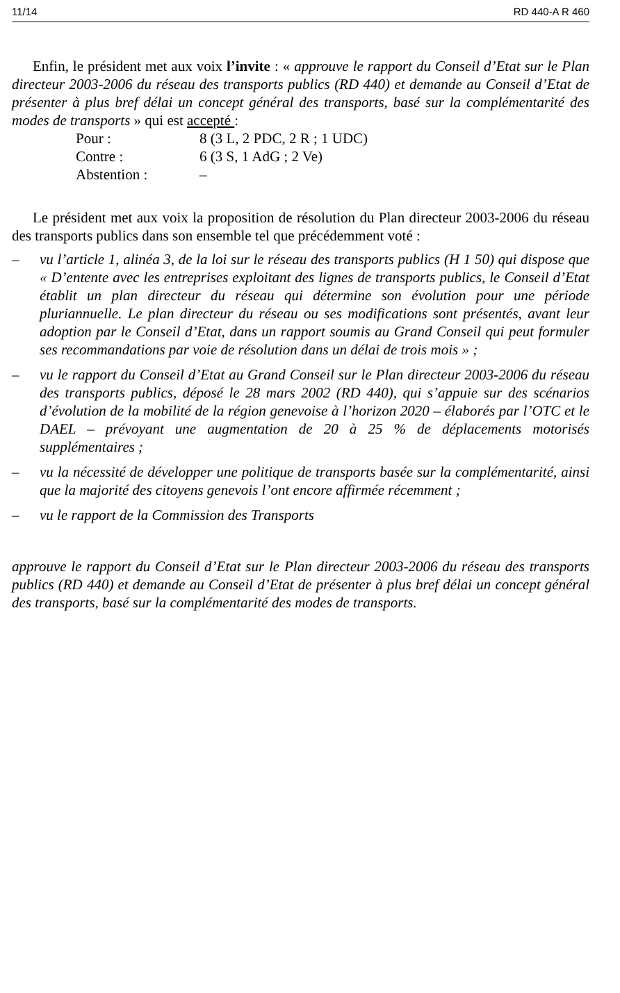11/14 RD 440-A R 460
Enfin, le président met aux voix l’invite : « approuve le rapport du Conseil d’Etat sur le Plan directeur 2003-2006 du réseau des transports publics (RD 440) et demande au Conseil d’Etat de présenter à plus bref délai un concept général des transports, basé sur la complémentarité des modes de transports » qui est accepté :
| Pour : | 8 (3 L, 2 PDC, 2 R ; 1 UDC) |
| Contre : | 6 (3 S, 1 AdG ; 2 Ve) |
| Abstention : | – |
Le président met aux voix la proposition de résolution du Plan directeur 2003-2006 du réseau des transports publics dans son ensemble tel que précédemment voté :
– vu l’article 1, alinéa 3, de la loi sur le réseau des transports publics (H 1 50) qui dispose que « D’entente avec les entreprises exploitant des lignes de transports publics, le Conseil d’Etat établit un plan directeur du réseau qui détermine son évolution pour une période pluriannuelle. Le plan directeur du réseau ou ses modifications sont présentés, avant leur adoption par le Conseil d’Etat, dans un rapport soumis au Grand Conseil qui peut formuler ses recommandations par voie de résolution dans un délai de trois mois » ;
– vu le rapport du Conseil d’Etat au Grand Conseil sur le Plan directeur 2003-2006 du réseau des transports publics, déposé le 28 mars 2002 (RD 440), qui s’appuie sur des scénarios d’évolution de la mobilité de la région genevoise à l’horizon 2020 – élaborés par l’OTC et le DAEL – prévoyant une augmentation de 20 à 25 % de déplacements motorisés supplémentaires ;
– vu la nécessité de développer une politique de transports basée sur la complémentarité, ainsi que la majorité des citoyens genevois l’ont encore affirmée récemment ;
– vu le rapport de la Commission des Transports
approuve le rapport du Conseil d’Etat sur le Plan directeur 2003-2006 du réseau des transports publics (RD 440) et demande au Conseil d’Etat de présenter à plus bref délai un concept général des transports, basé sur la complémentarité des modes de transports.